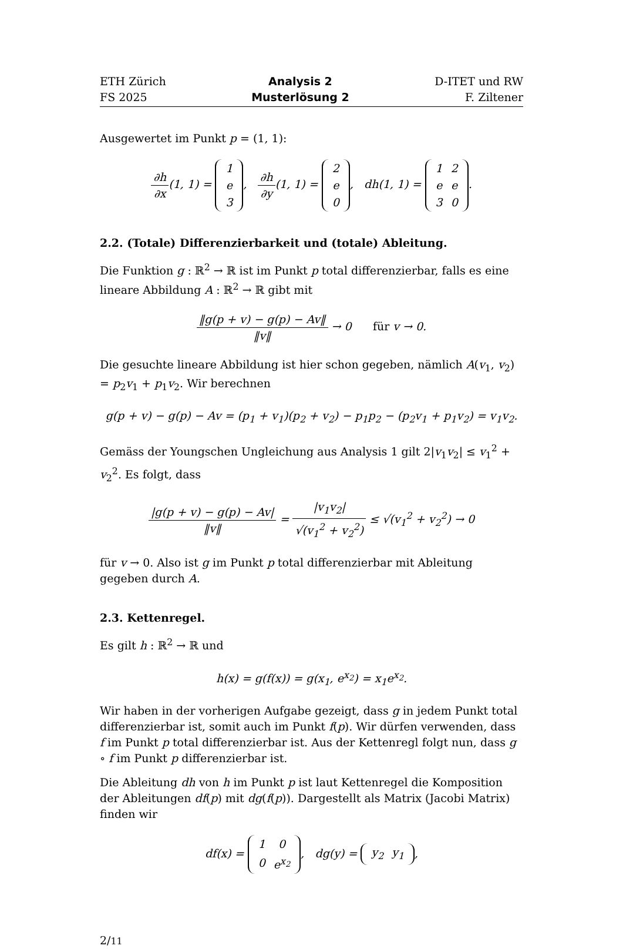ETH Zürich
FS 2025
Analysis 2
Musterlösung 2
D-ITET und RW
F. Ziltener
Ausgewertet im Punkt p = (1, 1):
∂h ∂x(1, 1) =
| 1 |
| e |
| 3 |
, ∂h ∂y(1, 1) =
| 2 |
| e |
| 0 |
, dh(1, 1) =
| 1 | 2 |
| e | e |
| 3 | 0 |
.
2.2. (Totale) Differenzierbarkeit und (totale) Ableitung.
Die Funktion g : ℝ<sup>2</sup> → ℝ ist im Punkt p total differenzierbar, falls es eine lineare Abbildung A : ℝ<sup>2</sup> → ℝ gibt mit
‖g(p + v) − g(p) − Av‖ ‖v‖ → 0 für v → 0.
Die gesuchte lineare Abbildung ist hier schon gegeben, nämlich A(v<sub>1</sub>, v<sub>2</sub>) = p<sub>2</sub>v<sub>1</sub> + p<sub>1</sub>v<sub>2</sub>. Wir berechnen
g(p + v) − g(p) − Av = (p<sub>1</sub> + v<sub>1</sub>)(p<sub>2</sub> + v<sub>2</sub>) − p<sub>1</sub>p<sub>2</sub> − (p<sub>2</sub>v<sub>1</sub> + p<sub>1</sub>v<sub>2</sub>) = v<sub>1</sub>v<sub>2</sub>.
Gemäss der Youngschen Ungleichung aus Analysis 1 gilt 2|v<sub>1</sub>v<sub>2</sub>| ≤ v<sub>1</sub><sup>2</sup> + v<sub>2</sub><sup>2</sup>. Es folgt, dass
|g(p + v) − g(p) − Av| ‖v‖ = |v<sub>1</sub>v<sub>2</sub>| √(v<sub>1</sub><sup>2</sup> + v<sub>2</sub><sup>2</sup>) ≤ √(v<sub>1</sub><sup>2</sup> + v<sub>2</sub><sup>2</sup>) → 0
für v → 0. Also ist g im Punkt p total differenzierbar mit Ableitung gegeben durch A.
2.3. Kettenregel.
Es gilt h : ℝ<sup>2</sup> → ℝ und
h(x) = g(f(x)) = g(x<sub>1</sub>, e<sup>x<sub>2</sub></sup>) = x<sub>1</sub>e<sup>x<sub>2</sub></sup>.
Wir haben in der vorherigen Aufgabe gezeigt, dass g in jedem Punkt total differenzierbar ist, somit auch im Punkt f(p). Wir dürfen verwenden, dass f im Punkt p total differenzierbar ist. Aus der Kettenregl folgt nun, dass g ∘ f im Punkt p differenzierbar ist.
Die Ableitung dh von h im Punkt p ist laut Kettenregel die Komposition der Ableitungen df(p) mit dg(f(p)). Dargestellt als Matrix (Jacobi Matrix) finden wir
df(x) =
| 1 | 0 |
| 0 | e<sup>x<sub>2</sub></sup> |
, dg(y) =
| y<sub>2</sub> | y<sub>1</sub> |
,
2/11